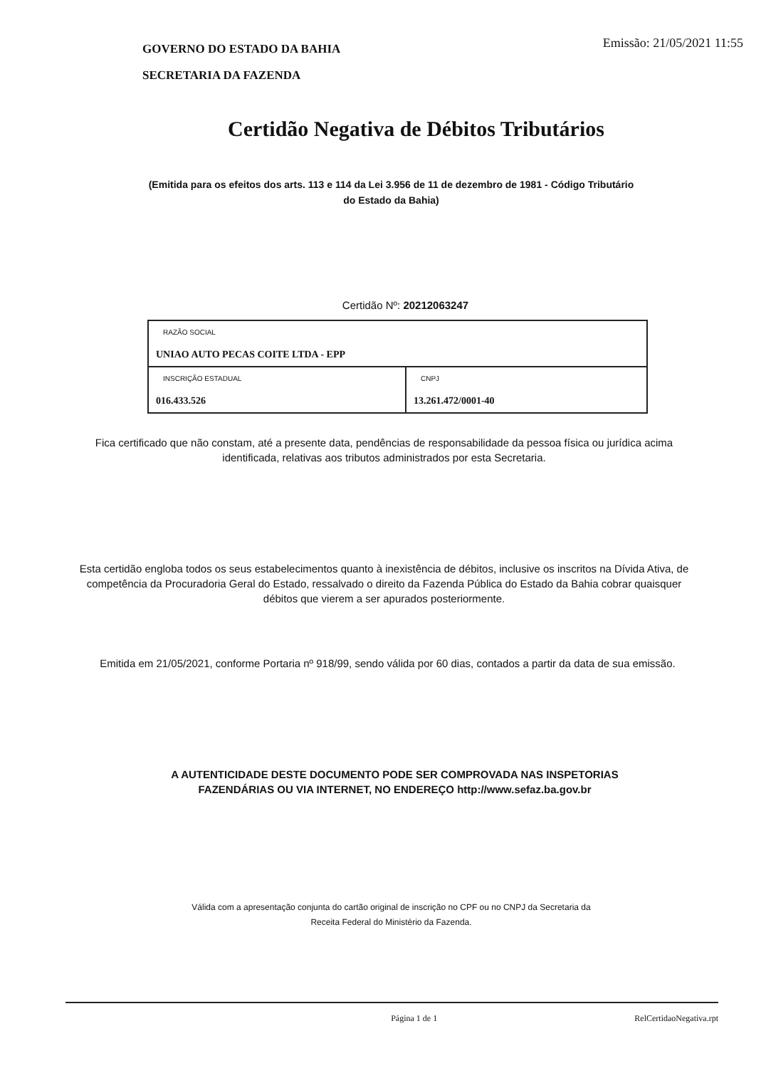GOVERNO DO ESTADO DA BAHIA
SECRETARIA DA FAZENDA
Emissão: 21/05/2021 11:55
Certidão Negativa de Débitos Tributários
(Emitida para os efeitos dos arts. 113 e 114 da Lei 3.956 de 11 de dezembro de 1981 - Código Tributário do Estado da Bahia)
Certidão Nº: 20212063247
| RAZÃO SOCIAL UNIAO AUTO PECAS COITE LTDA - EPP | |
| INSCRIÇÃO ESTADUAL 016.433.526 | CNPJ 13.261.472/0001-40 |
Fica certificado que não constam, até a presente data, pendências de responsabilidade da pessoa física ou jurídica acima identificada, relativas aos tributos administrados por esta Secretaria.
Esta certidão engloba todos os seus estabelecimentos quanto à inexistência de débitos, inclusive os inscritos na Dívida Ativa, de competência da Procuradoria Geral do Estado, ressalvado o direito da Fazenda Pública do Estado da Bahia cobrar quaisquer débitos que vierem a ser apurados posteriormente.
Emitida em 21/05/2021, conforme Portaria nº 918/99, sendo válida por 60 dias, contados a partir da data de sua emissão.
A AUTENTICIDADE DESTE DOCUMENTO PODE SER COMPROVADA NAS INSPETORIAS FAZENDÁRIAS OU VIA INTERNET, NO ENDEREÇO http://www.sefaz.ba.gov.br
Válida com a apresentação conjunta do cartão original de inscrição no CPF ou no CNPJ da Secretaria da Receita Federal do Ministério da Fazenda.
Página 1 de 1 RelCertidaoNegativa.rpt